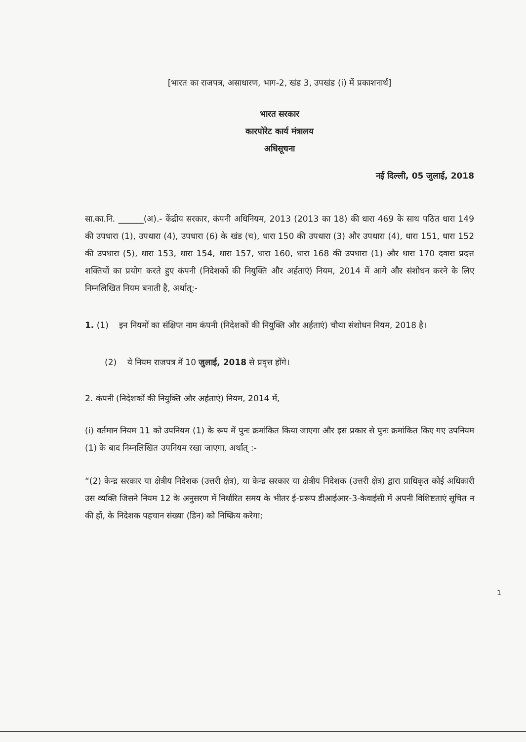[भारत का राजपत्र, असाधारण, भाग-2, खंड 3, उपखंड (i) में प्रकाशनार्थ]
भारत सरकार
कारपोरेट कार्य मंत्रालय
अधिसूचना
नई दिल्ली, 05 जुलाई, 2018
सा.का.नि. ______(अ).- केंद्रीय सरकार, कंपनी अधिनियम, 2013 (2013 का 18) की धारा 469 के साथ पठित धारा 149 की उपधारा (1), उपधारा (4), उपधारा (6) के खंड (च), धारा 150 की उपधारा (3) और उपधारा (4), धारा 151, धारा 152 की उपधारा (5), धारा 153, धारा 154, धारा 157, धारा 160, धारा 168 की उपधारा (1) और धारा 170 दवारा प्रदत्त शक्तियों का प्रयोग करते हुए कंपनी (निदेशकों की नियुक्ति और अर्हताएं) नियम, 2014 में आगे और संशोधन करने के लिए निम्नलिखित नियम बनाती है, अर्थात्:-
1. (1) इन नियमों का संक्षिप्त नाम कंपनी (निदेशकों की नियुक्ति और अर्हताएं) चौथा संशोधन नियम, 2018 है।
(2) ये नियम राजपत्र में 10 जुलाई, 2018 से प्रवृत्त होंगे।
2. कंपनी (निदेशकों की नियुक्ति और अर्हताएं) नियम, 2014 में,
(i) वर्तमान नियम 11 को उपनियम (1) के रूप में पुनः क्रमांकित किया जाएगा और इस प्रकार से पुनः क्रमांकित किए गए उपनियम (1) के बाद निम्नलिखित उपनियम रखा जाएगा, अर्थात् :-
“(2) केन्द्र सरकार या क्षेत्रीय निदेशक (उत्तरी क्षेत्र), या केन्द्र सरकार या क्षेत्रीय निदेशक (उत्तरी क्षेत्र) द्वारा प्राधिकृत कोई अधिकारी उस व्यक्ति जिसने नियम 12 के अनुसरण में निर्धारित समय के भीतर ई-प्ररूप डीआईआर-3-केवाईसी में अपनी विशिष्टताएं सूचित न की हों, के निदेशक पहचान संख्या (डिन) को निष्क्रिय करेगा;
1